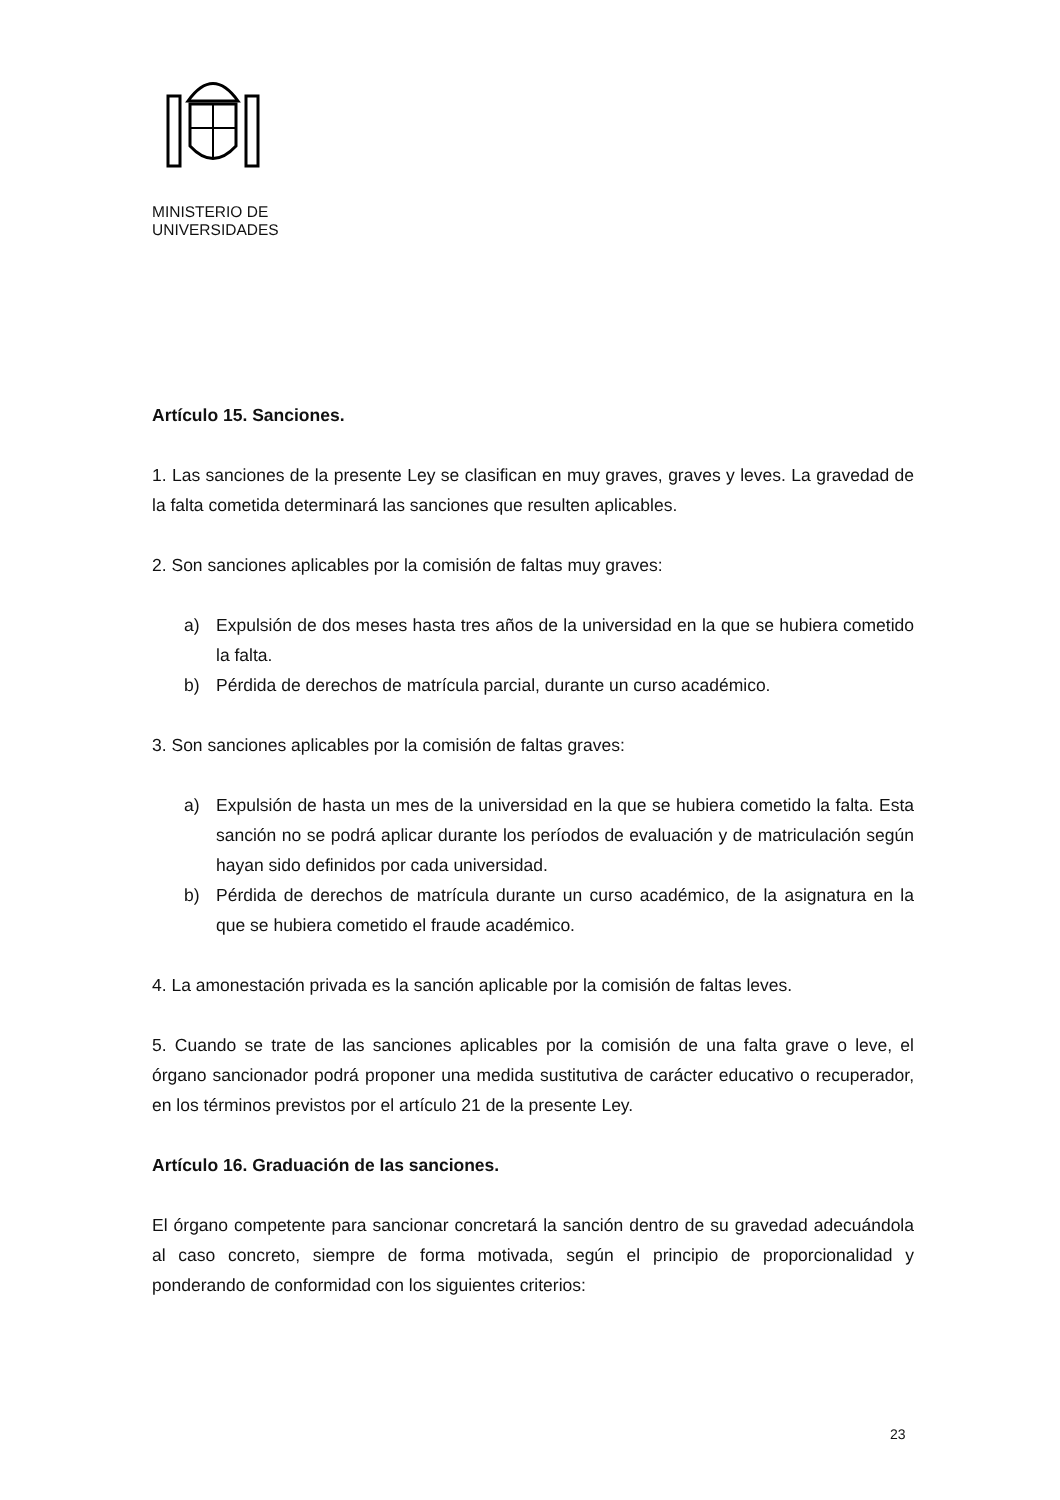MINISTERIO DE
UNIVERSIDADES
Artículo 15. Sanciones.
1. Las sanciones de la presente Ley se clasifican en muy graves, graves y leves. La gravedad de la falta cometida determinará las sanciones que resulten aplicables.
2. Son sanciones aplicables por la comisión de faltas muy graves:
a) Expulsión de dos meses hasta tres años de la universidad en la que se hubiera cometido la falta.
b) Pérdida de derechos de matrícula parcial, durante un curso académico.
3. Son sanciones aplicables por la comisión de faltas graves:
a) Expulsión de hasta un mes de la universidad en la que se hubiera cometido la falta. Esta sanción no se podrá aplicar durante los períodos de evaluación y de matriculación según hayan sido definidos por cada universidad.
b) Pérdida de derechos de matrícula durante un curso académico, de la asignatura en la que se hubiera cometido el fraude académico.
4. La amonestación privada es la sanción aplicable por la comisión de faltas leves.
5. Cuando se trate de las sanciones aplicables por la comisión de una falta grave o leve, el órgano sancionador podrá proponer una medida sustitutiva de carácter educativo o recuperador, en los términos previstos por el artículo 21 de la presente Ley.
Artículo 16. Graduación de las sanciones.
El órgano competente para sancionar concretará la sanción dentro de su gravedad adecuándola al caso concreto, siempre de forma motivada, según el principio de proporcionalidad y ponderando de conformidad con los siguientes criterios:
23